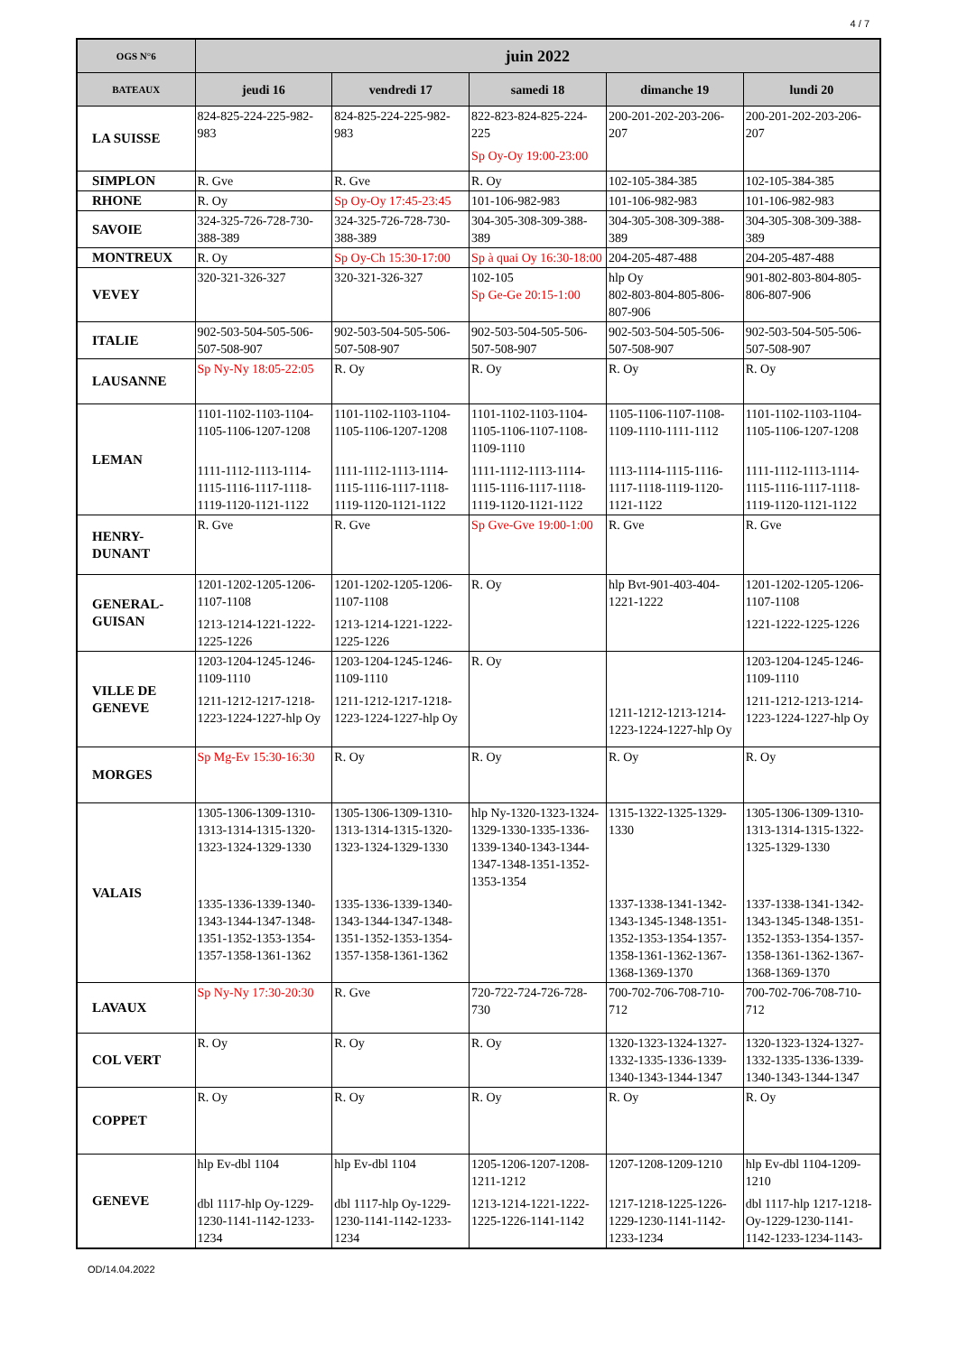4 / 7
| OGS N°6 | juin 2022 | | | | |
| --- | --- | --- | --- | --- | --- |
| BATEAUX | jeudi 16 | vendredi 17 | samedi 18 | dimanche 19 | lundi 20 |
| LA SUISSE | 824-825-224-225-982-983 | 824-825-224-225-982-983 | 822-823-824-825-224-225 Sp Oy-Oy 19:00-23:00 | 200-201-202-203-206-207 | 200-201-202-203-206-207 |
| SIMPLON | R. Gve | R. Gve | R. Oy | 102-105-384-385 | 102-105-384-385 |
| RHONE | R. Oy | Sp Oy-Oy 17:45-23:45 | 101-106-982-983 | 101-106-982-983 | 101-106-982-983 |
| SAVOIE | 324-325-726-728-730-388-389 | 324-325-726-728-730-388-389 | 304-305-308-309-388-389 | 304-305-308-309-388-389 | 304-305-308-309-388-389 |
| MONTREUX | R. Oy | Sp Oy-Ch 15:30-17:00 | Sp à quai Oy 16:30-18:00 | 204-205-487-488 | 204-205-487-488 |
| VEVEY | 320-321-326-327 | 320-321-326-327 | 102-105 Sp Ge-Ge 20:15-1:00 | hlp Oy 802-803-804-805-806-807-906 | 901-802-803-804-805-806-807-906 |
| ITALIE | 902-503-504-505-506-507-508-907 | 902-503-504-505-506-507-508-907 | 902-503-504-505-506-507-508-907 | 902-503-504-505-506-507-508-907 | 902-503-504-505-506-507-508-907 |
| LAUSANNE | Sp Ny-Ny 18:05-22:05 | R. Oy | R. Oy | R. Oy | R. Oy |
| LEMAN | 1101-1102-1103-1104-1105-1106-1207-1208 1111-1112-1113-1114-1115-1116-1117-1118-1119-1120-1121-1122 | 1101-1102-1103-1104-1105-1106-1207-1208 1111-1112-1113-1114-1115-1116-1117-1118-1119-1120-1121-1122 | 1101-1102-1103-1104-1105-1106-1107-1108-1109-1110 1111-1112-1113-1114-1115-1116-1117-1118-1119-1120-1121-1122 | 1105-1106-1107-1108-1109-1110-1111-1112 1113-1114-1115-1116-1117-1118-1119-1120-1121-1122 | 1101-1102-1103-1104-1105-1106-1207-1208 1111-1112-1113-1114-1115-1116-1117-1118-1119-1120-1121-1122 |
| HENRY-DUNANT | R. Gve | R. Gve | Sp Gve-Gve 19:00-1:00 | R. Gve | R. Gve |
| GENERAL-GUISAN | 1201-1202-1205-1206-1107-1108 1213-1214-1221-1222-1225-1226 | 1201-1202-1205-1206-1107-1108 1213-1214-1221-1222-1225-1226 | R. Oy | hlp Bvt-901-403-404-1221-1222 | 1201-1202-1205-1206-1107-1108 1221-1222-1225-1226 |
| VILLE DE GENEVE | 1203-1204-1245-1246-1109-1110 1211-1212-1217-1218-1223-1224-1227-hlp Oy | 1203-1204-1245-1246-1109-1110 1211-1212-1217-1218-1223-1224-1227-hlp Oy | R. Oy | 1211-1212-1213-1214-1223-1224-1227-hlp Oy | 1203-1204-1245-1246-1109-1110 1211-1212-1213-1214-1223-1224-1227-hlp Oy |
| MORGES | Sp Mg-Ev 15:30-16:30 | R. Oy | R. Oy | R. Oy | R. Oy |
| VALAIS | 1305-1306-1309-1310-1313-1314-1315-1320-1323-1324-1329-1330 1335-1336-1339-1340-1343-1344-1347-1348-1351-1352-1353-1354-1357-1358-1361-1362 | 1305-1306-1309-1310-1313-1314-1315-1320-1323-1324-1329-1330 1335-1336-1339-1340-1343-1344-1347-1348-1351-1352-1353-1354-1357-1358-1361-1362 | hlp Ny-1320-1323-1324-1329-1330-1335-1336-1339-1340-1343-1344-1347-1348-1351-1352-1353-1354 | 1315-1322-1325-1329-1330 1337-1338-1341-1342-1343-1345-1348-1351-1352-1353-1354-1357-1358-1361-1362-1367-1368-1369-1370 | 1305-1306-1309-1310-1313-1314-1315-1322-1325-1329-1330 1337-1338-1341-1342-1343-1345-1348-1351-1352-1353-1354-1357-1358-1361-1362-1367-1368-1369-1370 |
| LAVAUX | Sp Ny-Ny 17:30-20:30 | R. Gve | 720-722-724-726-728-730 | 700-702-706-708-710-712 | 700-702-706-708-710-712 |
| COL VERT | R. Oy | R. Oy | R. Oy | 1320-1323-1324-1327-1332-1335-1336-1339-1340-1343-1344-1347 | 1320-1323-1324-1327-1332-1335-1336-1339-1340-1343-1344-1347 |
| COPPET | R. Oy | R. Oy | R. Oy | R. Oy | R. Oy |
| GENEVE | hlp Ev-dbl 1104 dbl 1117-hlp Oy-1229-1230-1141-1142-1233-1234 | hlp Ev-dbl 1104 dbl 1117-hlp Oy-1229-1230-1141-1142-1233-1234 | 1205-1206-1207-1208-1211-1212 1213-1214-1221-1222-1225-1226-1141-1142 | 1207-1208-1209-1210 1217-1218-1225-1226-1229-1230-1141-1142-1233-1234 | hlp Ev-dbl 1104-1209-1210 dbl 1117-hlp 1217-1218-Oy-1229-1230-1141-1142-1233-1234-1143- |
OD/14.04.2022